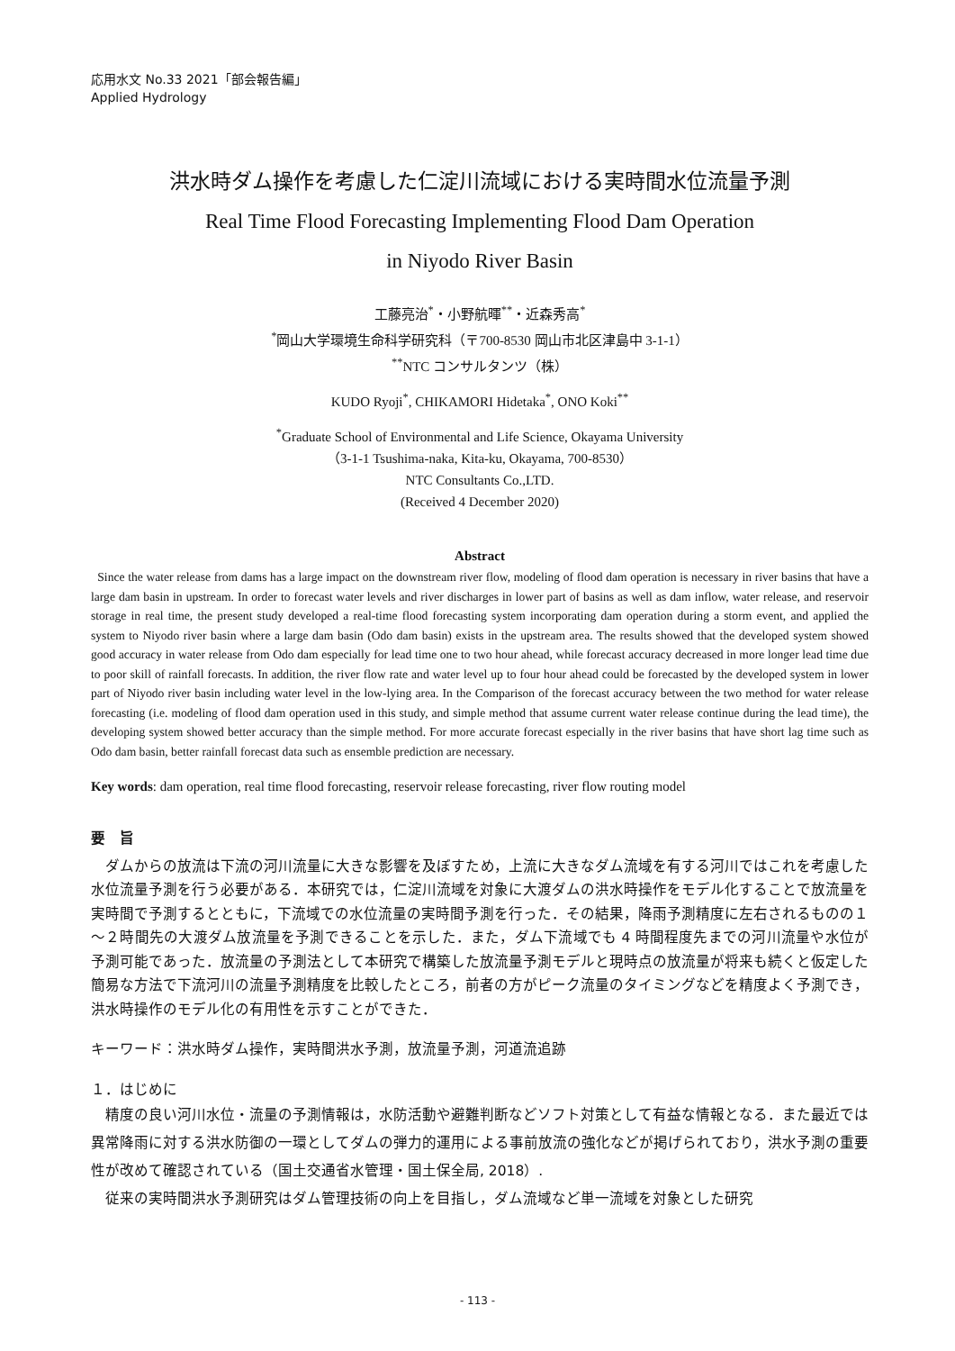応用水文 No.33 2021「部会報告編」
Applied Hydrology
洪水時ダム操作を考慮した仁淀川流域における実時間水位流量予測
Real Time Flood Forecasting Implementing Flood Dam Operation
in Niyodo River Basin
工藤亮治<sup>*</sup>・小野航暉<sup>**</sup>・近森秀高<sup>*</sup>
<sup>*</sup> 岡山大学環境生命科学研究科（〒700-8530 岡山市北区津島中 3-1-1）
<sup>**</sup> NTC コンサルタンツ（株）
KUDO Ryoji<sup>*</sup>, CHIKAMORI Hidetaka<sup>*</sup>, ONO Koki<sup>**</sup>
<sup>*</sup> Graduate School of Environmental and Life Science, Okayama University
（3-1-1 Tsushima-naka, Kita-ku, Okayama, 700-8530）
NTC Consultants Co.,LTD.
(Received 4 December 2020)
Abstract
Since the water release from dams has a large impact on the downstream river flow, modeling of flood dam operation is necessary in river basins that have a large dam basin in upstream. In order to forecast water levels and river discharges in lower part of basins as well as dam inflow, water release, and reservoir storage in real time, the present study developed a real-time flood forecasting system incorporating dam operation during a storm event, and applied the system to Niyodo river basin where a large dam basin (Odo dam basin) exists in the upstream area. The results showed that the developed system showed good accuracy in water release from Odo dam especially for lead time one to two hour ahead, while forecast accuracy decreased in more longer lead time due to poor skill of rainfall forecasts. In addition, the river flow rate and water level up to four hour ahead could be forecasted by the developed system in lower part of Niyodo river basin including water level in the low-lying area. In the Comparison of the forecast accuracy between the two method for water release forecasting (i.e. modeling of flood dam operation used in this study, and simple method that assume current water release continue during the lead time), the developing system showed better accuracy than the simple method. For more accurate forecast especially in the river basins that have short lag time such as Odo dam basin, better rainfall forecast data such as ensemble prediction are necessary.
Key words: dam operation, real time flood forecasting, reservoir release forecasting, river flow routing model
要　旨
　ダムからの放流は下流の河川流量に大きな影響を及ぼすため，上流に大きなダム流域を有する河川ではこれを考慮した水位流量予測を行う必要がある．本研究では，仁淀川流域を対象に大渡ダムの洪水時操作をモデル化することで放流量を実時間で予測するとともに，下流域での水位流量の実時間予測を行った．その結果，降雨予測精度に左右されるものの１～２時間先の大渡ダム放流量を予測できることを示した．また，ダム下流域でも 4 時間程度先までの河川流量や水位が予測可能であった．放流量の予測法として本研究で構築した放流量予測モデルと現時点の放流量が将来も続くと仮定した簡易な方法で下流河川の流量予測精度を比較したところ，前者の方がピーク流量のタイミングなどを精度よく予測でき，洪水時操作のモデル化の有用性を示すことができた．
キーワード：洪水時ダム操作，実時間洪水予測，放流量予測，河道流追跡
１．はじめに
　精度の良い河川水位・流量の予測情報は，水防活動や避難判断などソフト対策として有益な情報となる．また最近では異常降雨に対する洪水防御の一環としてダムの弾力的運用による事前放流の強化などが掲げられており，洪水予測の重要性が改めて確認されている（国土交通省水管理・国土保全局, 2018）.
　従来の実時間洪水予測研究はダム管理技術の向上を目指し，ダム流域など単一流域を対象とした研究
- 113 -